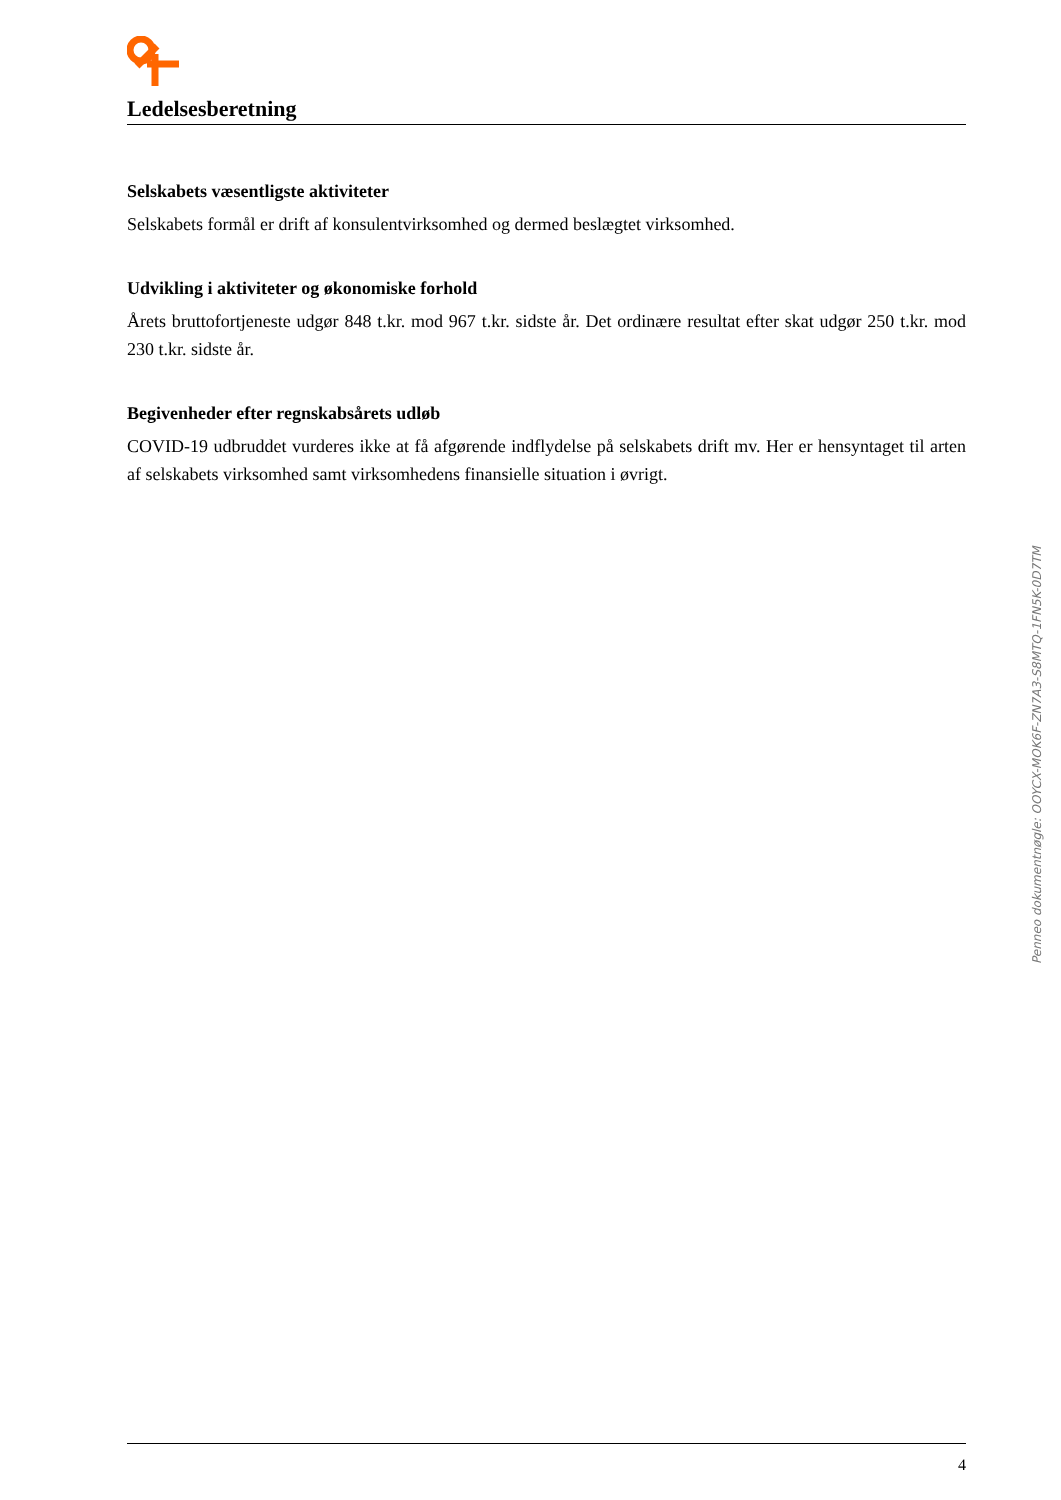Ledelsesberetning
Selskabets væsentligste aktiviteter
Selskabets formål er drift af konsulentvirksomhed og dermed beslægtet virksomhed.
Udvikling i aktiviteter og økonomiske forhold
Årets bruttofortjeneste udgør 848 t.kr. mod 967 t.kr. sidste år. Det ordinære resultat efter skat udgør 250 t.kr. mod 230 t.kr. sidste år.
Begivenheder efter regnskabsårets udløb
COVID-19 udbruddet vurderes ikke at få afgørende indflydelse på selskabets drift mv. Her er hensyntaget til arten af selskabets virksomhed samt virksomhedens finansielle situation i øvrigt.
Penneo dokumentnøgle: OOYCX-MOK6F-ZN7A3-S8MTQ-1FN5K-0D7TM
4